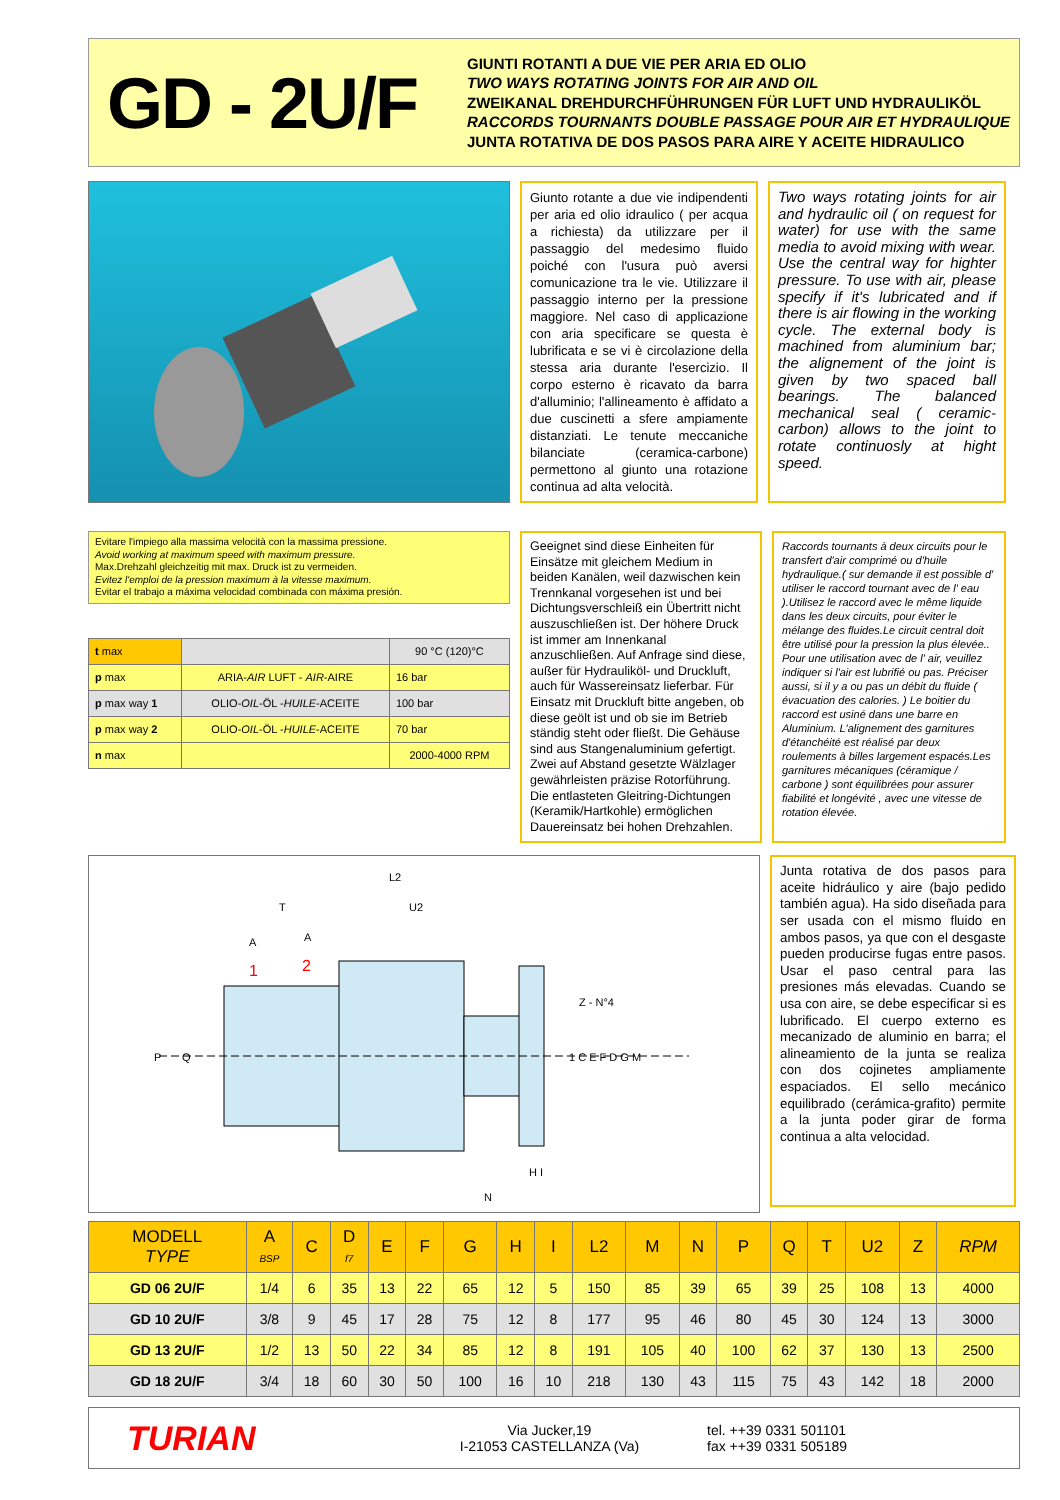GD - 2U/F
GIUNTI ROTANTI A DUE VIE PER ARIA ED OLIO
TWO WAYS ROTATING JOINTS FOR AIR AND OIL
ZWEIKANAL DREHDURCHFÜHRUNGEN FÜR LUFT UND HYDRAULIKÖL
RACCORDS TOURNANTS DOUBLE PASSAGE POUR AIR ET HYDRAULIQUE
JUNTA ROTATIVA DE DOS PASOS PARA AIRE Y ACEITE HIDRAULICO
Giunto rotante a due vie indipendenti per aria ed olio idraulico ( per acqua a richiesta) da utilizzare per il passaggio del medesimo fluido poiché con l'usura può aversi comunicazione tra le vie. Utilizzare il passaggio interno per la pressione maggiore. Nel caso di applicazione con aria specificare se questa è lubrificata e se vi è circolazione della stessa aria durante l'esercizio. Il corpo esterno è ricavato da barra d'alluminio; l'allineamento è affidato a due cuscinetti a sfere ampiamente distanziati. Le tenute meccaniche bilanciate (ceramica-carbone) permettono al giunto una rotazione continua ad alta velocità.
Two ways rotating joints for air and hydraulic oil ( on request for water) for use with the same media to avoid mixing with wear. Use the central way for highter pressure. To use with air, please specify if it's lubricated and if there is air flowing in the working cycle. The external body is machined from aluminium bar; the alignement of the joint is given by two spaced ball bearings. The balanced mechanical seal ( ceramic-carbon) allows to the joint to rotate continuosly at hight speed.
Evitare l'impiego alla massima velocità con la massima pressione.
Avoid working at maximum speed with maximum pressure.
Max.Drehzahl gleichzeitig mit max. Druck ist zu vermeiden.
Evitez l'emploi de la pression maximum à la vitesse maximum.
Evitar el trabajo a máxima velocidad combinada con máxima presión.
| t max | | 90 °C (120)°C |
| p max | ARIA- AIR LUFT - AIR -AIRE | 16 bar |
| p max way 1 | OLIO- OIL -ÖL - HUILE -ACEITE | 100 bar |
| p max way 2 | OLIO- OIL -ÖL - HUILE -ACEITE | 70 bar |
| n max | | 2000-4000 RPM |
Geeignet sind diese Einheiten für Einsätze mit gleichem Medium in beiden Kanälen, weil dazwischen kein Trennkanal vorgesehen ist und bei Dichtungsverschleiß ein Übertritt nicht auszuschließen ist. Der höhere Druck ist immer am Innenkanal anzuschließen. Auf Anfrage sind diese, außer für Hydrauliköl- und Druckluft, auch für Wassereinsatz lieferbar. Für Einsatz mit Druckluft bitte angeben, ob diese geölt ist und ob sie im Betrieb ständig steht oder fließt. Die Gehäuse sind aus Stangenaluminium gefertigt. Zwei auf Abstand gesetzte Wälzlager gewährleisten präzise Rotorführung. Die entlasteten Gleitring-Dichtungen (Keramik/Hartkohle) ermöglichen Dauereinsatz bei hohen Drehzahlen.
Raccords tournants à deux circuits pour le transfert d'air comprimé ou d'huile hydraulique.( sur demande il est possible d' utiliser le raccord tournant avec de l' eau ).Utilisez le raccord avec le même liquide dans les deux circuits, pour éviter le mélange des fluides.Le circuit central doit être utilisé pour la pression la plus élevée.. Pour une utilisation avec de l' air, veuillez indiquer si l'air est lubrifié ou pas. Préciser aussi, si il y a ou pas un débit du fluide ( évacuation des calories. ) Le boitier du raccord est usiné dans une barre en Aluminium. L'alignement des garnitures d'étanchéité est réalisé par deux roulements à billes largement espacés.Les garnitures mécaniques (céramique / carbone ) sont équilibrées pour assurer fiabilité et longévité , avec une vitesse de rotation élevée.
L2
U2
T
A
A
1
2
P
Q
1 C E F D G M
H I
N
Z - N°4
Junta rotativa de dos pasos para aceite hidráulico y aire (bajo pedido también agua). Ha sido diseñada para ser usada con el mismo fluido en ambos pasos, ya que con el desgaste pueden producirse fugas entre pasos. Usar el paso central para las presiones más elevadas. Cuando se usa con aire, se debe especificar si es lubrificado. El cuerpo externo es mecanizado de aluminio en barra; el alineamiento de la junta se realiza con dos cojinetes ampliamente espaciados. El sello mecánico equilibrado (cerámica-grafito) permite a la junta poder girar de forma continua a alta velocidad.
| MODELL TYPE | A BSP | C | D f7 | E | F | G | H | I | L2 | M | N | P | Q | T | U2 | Z | RPM |
| --- | --- | --- | --- | --- | --- | --- | --- | --- | --- | --- | --- | --- | --- | --- | --- | --- | --- |
| GD 06 2U/F | 1/4 | 6 | 35 | 13 | 22 | 65 | 12 | 5 | 150 | 85 | 39 | 65 | 39 | 25 | 108 | 13 | 4000 |
| GD 10 2U/F | 3/8 | 9 | 45 | 17 | 28 | 75 | 12 | 8 | 177 | 95 | 46 | 80 | 45 | 30 | 124 | 13 | 3000 |
| GD 13 2U/F | 1/2 | 13 | 50 | 22 | 34 | 85 | 12 | 8 | 191 | 105 | 40 | 100 | 62 | 37 | 130 | 13 | 2500 |
| GD 18 2U/F | 3/4 | 18 | 60 | 30 | 50 | 100 | 16 | 10 | 218 | 130 | 43 | 115 | 75 | 43 | 142 | 18 | 2000 |
TURIAN
Via Jucker,19
I-21053 CASTELLANZA (Va)
tel. ++39 0331 501101
fax ++39 0331 505189